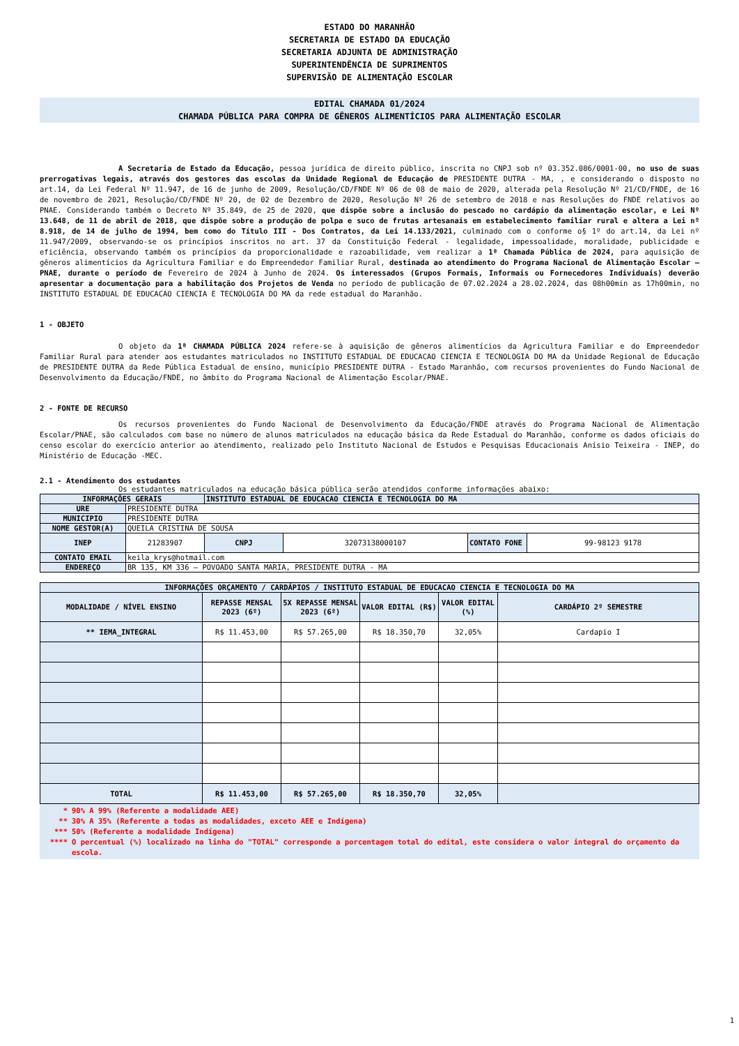ESTADO DO MARANHÃO
SECRETARIA DE ESTADO DA EDUCAÇÃO
SECRETARIA ADJUNTA DE ADMINISTRAÇÃO
SUPERINTENDÊNCIA DE SUPRIMENTOS
SUPERVISÃO DE ALIMENTAÇÃO ESCOLAR
EDITAL CHAMADA 01/2024
CHAMADA PÚBLICA PARA COMPRA DE GÊNEROS ALIMENTÍCIOS PARA ALIMENTAÇÃO ESCOLAR
A Secretaria de Estado da Educação, pessoa jurídica de direito público, inscrita no CNPJ sob nº 03.352.086/0001-00, no uso de suas prerrogativas legais, através dos gestores das escolas da Unidade Regional de Educação de PRESIDENTE DUTRA - MA, , e considerando o disposto no art.14, da Lei Federal Nº 11.947, de 16 de junho de 2009, Resolução/CD/FNDE Nº 06 de 08 de maio de 2020, alterada pela Resolução Nº 21/CD/FNDE, de 16 de novembro de 2021, Resolução/CD/FNDE Nº 20, de 02 de Dezembro de 2020, Resolução Nº 26 de setembro de 2018 e nas Resoluções do FNDE relativos ao PNAE. Considerando também o Decreto Nº 35.849, de 25 de 2020, que dispõe sobre a inclusão do pescado no cardápio da alimentação escolar, e Lei Nº 13.648, de 11 de abril de 2018, que dispõe sobre a produção de polpa e suco de frutas artesanais em estabelecimento familiar rural e altera a Lei nº 8.918, de 14 de julho de 1994, bem como do Título III - Dos Contratos, da Lei 14.133/2021, culminado com o conforme o§ 1º do art.14, da Lei nº 11.947/2009, observando-se os princípios inscritos no art. 37 da Constituição Federal - legalidade, impessoalidade, moralidade, publicidade e eficiência, observando também os princípios da proporcionalidade e razoabilidade, vem realizar a 1ª Chamada Pública de 2024, para aquisição de gêneros alimentícios da Agricultura Familiar e do Empreendedor Familiar Rural, destinada ao atendimento do Programa Nacional de Alimentação Escolar – PNAE, durante o período de Fevereiro de 2024 à Junho de 2024. Os interessados (Grupos Formais, Informais ou Fornecedores Individuais) deverão apresentar a documentação para a habilitação dos Projetos de Venda no período de publicação de 07.02.2024 a 28.02.2024, das 08h00min as 17h00min, no INSTITUTO ESTADUAL DE EDUCACAO CIENCIA E TECNOLOGIA DO MA da rede estadual do Maranhão.
1 - OBJETO
O objeto da 1ª CHAMADA PÚBLICA 2024 refere-se à aquisição de gêneros alimentícios da Agricultura Familiar e do Empreendedor Familiar Rural para atender aos estudantes matriculados no INSTITUTO ESTADUAL DE EDUCACAO CIENCIA E TECNOLOGIA DO MA da Unidade Regional de Educação de PRESIDENTE DUTRA da Rede Pública Estadual de ensino, município PRESIDENTE DUTRA - Estado Maranhão, com recursos provenientes do Fundo Nacional de Desenvolvimento da Educação/FNDE, no âmbito do Programa Nacional de Alimentação Escolar/PNAE.
2 - FONTE DE RECURSO
Os recursos provenientes do Fundo Nacional de Desenvolvimento da Educação/FNDE através do Programa Nacional de Alimentação Escolar/PNAE, são calculados com base no número de alunos matriculados na educação básica da Rede Estadual do Maranhão, conforme os dados oficiais do censo escolar do exercício anterior ao atendimento, realizado pelo Instituto Nacional de Estudos e Pesquisas Educacionais Anísio Teixeira - INEP, do Ministério de Educação -MEC.
2.1 - Atendimento dos estudantes
Os estudantes matriculados na educação básica pública serão atendidos conforme informações abaixo:
| INFORMAÇÕES GERAIS | | INSTITUTO ESTADUAL DE EDUCACAO CIENCIA E TECNOLOGIA DO MA | | | |
| URE | PRESIDENTE DUTRA | | | | |
| MUNICIPIO | PRESIDENTE DUTRA | | | | |
| NOME GESTOR(A) | QUEILA CRISTINA DE SOUSA | | | | |
| INEP | 21283907 | CNPJ | 32073138000107 | CONTATO FONE | 99-98123 9178 |
| CONTATO EMAIL | keila_krys@hotmail.com | | | | |
| ENDEREÇO | BR 135, KM 336 – POVOADO SANTA MARIA, PRESIDENTE DUTRA - MA | | | | |
| INFORMAÇÕES ORÇAMENTO / CARDÁPIOS / INSTITUTO ESTADUAL DE EDUCACAO CIENCIA E TECNOLOGIA DO MA | | | | | |
| --- | --- | --- | --- | --- | --- |
| MODALIDADE / NÍVEL ENSINO | REPASSE MENSAL 2023 (6º) | 5X REPASSE MENSAL 2023 (6º) | VALOR EDITAL (R$) | VALOR EDITAL (%) | CARDÁPIO 2º SEMESTRE |
| ** IEMA_INTEGRAL | R$ 11.453,00 | R$ 57.265,00 | R$ 18.350,70 | 32,05% | Cardapio I |
| TOTAL | R$ 11.453,00 | R$ 57.265,00 | R$ 18.350,70 | 32,05% | |
* 90% A 99% (Referente a modalidade AEE)
** 30% A 35% (Referente a todas as modalidades, exceto AEE e Indígena)
*** 50% (Referente a modalidade Indígena)
**** O percentual (%) localizado na linha do "TOTAL" corresponde a porcentagem total do edital, este considera o valor integral do orçamento da escola.
1